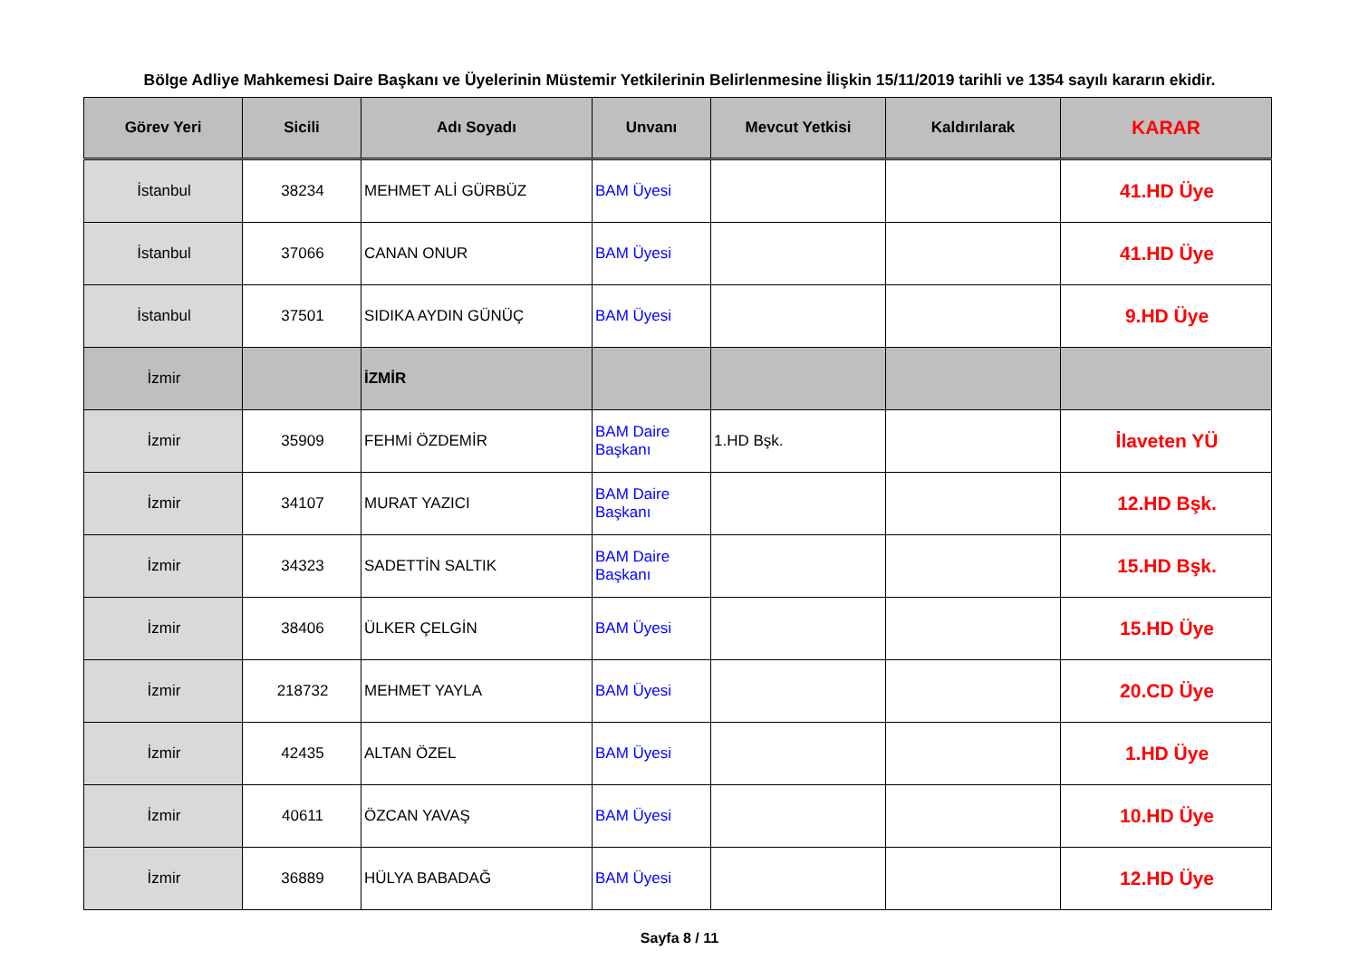Bölge Adliye Mahkemesi Daire Başkanı ve Üyelerinin Müstemir Yetkilerinin Belirlenmesine İlişkin 15/11/2019 tarihli ve 1354 sayılı kararın ekidir.
| Görev Yeri | Sicili | Adı Soyadı | Unvanı | Mevcut Yetkisi | Kaldırılarak | KARAR |
| --- | --- | --- | --- | --- | --- | --- |
| İstanbul | 38234 | MEHMET ALİ GÜRBÜZ | BAM Üyesi | | | 41.HD Üye |
| İstanbul | 37066 | CANAN ONUR | BAM Üyesi | | | 41.HD Üye |
| İstanbul | 37501 | SIDIKA AYDIN GÜNÜÇ | BAM Üyesi | | | 9.HD Üye |
| İzmir | | İZMİR | | | | |
| İzmir | 35909 | FEHMİ ÖZDEMİR | BAM Daire Başkanı | 1.HD Bşk. | | İlaveten YÜ |
| İzmir | 34107 | MURAT YAZICI | BAM Daire Başkanı | | | 12.HD Bşk. |
| İzmir | 34323 | SADETTİN SALTIK | BAM Daire Başkanı | | | 15.HD Bşk. |
| İzmir | 38406 | ÜLKER ÇELGİN | BAM Üyesi | | | 15.HD Üye |
| İzmir | 218732 | MEHMET YAYLA | BAM Üyesi | | | 20.CD Üye |
| İzmir | 42435 | ALTAN ÖZEL | BAM Üyesi | | | 1.HD Üye |
| İzmir | 40611 | ÖZCAN YAVAŞ | BAM Üyesi | | | 10.HD Üye |
| İzmir | 36889 | HÜLYA BABADAĞ | BAM Üyesi | | | 12.HD Üye |
Sayfa 8 / 11